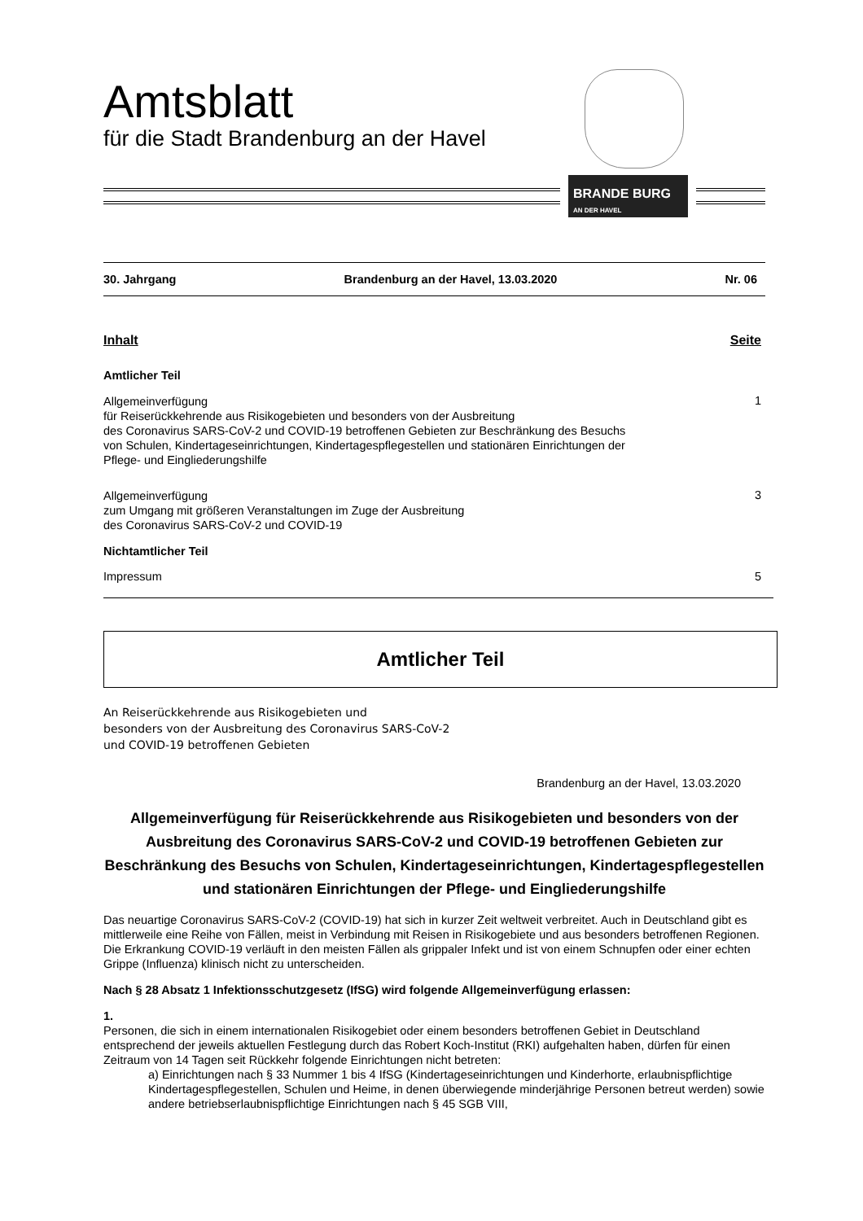Amtsblatt
für die Stadt Brandenburg an der Havel
BRANDE BURG
AN DER HAVEL
30. Jahrgang Brandenburg an der Havel, 13.03.2020 Nr. 06
Inhalt Seite
Amtlicher Teil
Allgemeinverfügung
für Reiserückkehrende aus Risikogebieten und besonders von der Ausbreitung
des Coronavirus SARS-CoV-2 und COVID-19 betroffenen Gebieten zur Beschränkung des Besuchs
von Schulen, Kindertageseinrichtungen, Kindertagespflegestellen und stationären Einrichtungen der
Pflege- und Eingliederungshilfe
1
Allgemeinverfügung
zum Umgang mit größeren Veranstaltungen im Zuge der Ausbreitung
des Coronavirus SARS-CoV-2 und COVID-19
3
Nichtamtlicher Teil
Impressum 5
Amtlicher Teil
An Reiserückkehrende aus Risikogebieten und
besonders von der Ausbreitung des Coronavirus SARS-CoV-2
und COVID-19 betroffenen Gebieten
Brandenburg an der Havel, 13.03.2020
Allgemeinverfügung für Reiserückkehrende aus Risikogebieten und besonders von der Ausbreitung des Coronavirus SARS-CoV-2 und COVID-19 betroffenen Gebieten zur Beschränkung des Besuchs von Schulen, Kindertageseinrichtungen, Kindertagespflegestellen und stationären Einrichtungen der Pflege- und Eingliederungshilfe
Das neuartige Coronavirus SARS-CoV-2 (COVID-19) hat sich in kurzer Zeit weltweit verbreitet. Auch in Deutschland gibt es mittlerweile eine Reihe von Fällen, meist in Verbindung mit Reisen in Risikogebiete und aus besonders betroffenen Regionen. Die Erkrankung COVID-19 verläuft in den meisten Fällen als grippaler Infekt und ist von einem Schnupfen oder einer echten Grippe (Influenza) klinisch nicht zu unterscheiden.
Nach § 28 Absatz 1 Infektionsschutzgesetz (IfSG) wird folgende Allgemeinverfügung erlassen:
1.
Personen, die sich in einem internationalen Risikogebiet oder einem besonders betroffenen Gebiet in Deutschland entsprechend der jeweils aktuellen Festlegung durch das Robert Koch-Institut (RKI) aufgehalten haben, dürfen für einen Zeitraum von 14 Tagen seit Rückkehr folgende Einrichtungen nicht betreten:
a) Einrichtungen nach § 33 Nummer 1 bis 4 IfSG (Kindertageseinrichtungen und Kinderhorte, erlaubnispflichtige Kindertagespflegestellen, Schulen und Heime, in denen überwiegende minderjährige Personen betreut werden) sowie andere betriebserlaubnispflichtige Einrichtungen nach § 45 SGB VIII,